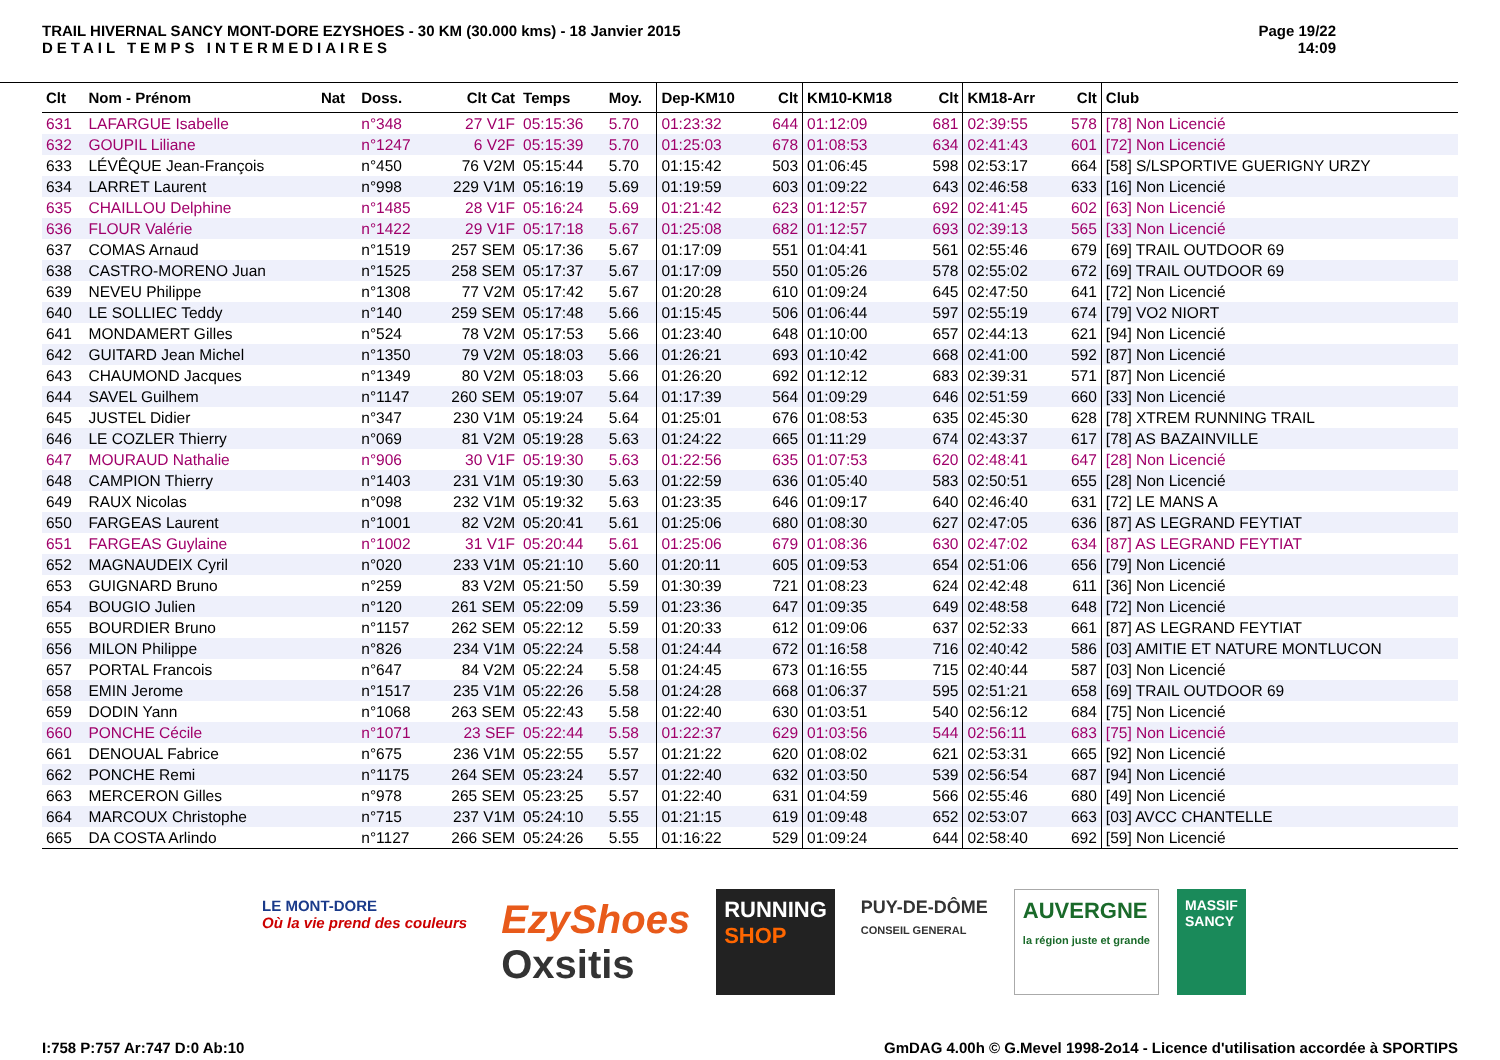TRAIL HIVERNAL SANCY MONT-DORE EZYSHOES - 30 KM (30.000 kms) - 18 Janvier 2015
DETAIL TEMPS INTERMEDIAIRES
Page 19/22
14:09
| Clt | Nom - Prénom | Nat | Doss. | Clt Cat | Temps | Moy. | Dep-KM10 | Clt | KM10-KM18 | Clt | KM18-Arr | Clt | Club |
| --- | --- | --- | --- | --- | --- | --- | --- | --- | --- | --- | --- | --- | --- |
| 631 | LAFARGUE Isabelle | | n°348 | 27 V1F | 05:15:36 | 5.70 | 01:23:32 | 644 | 01:12:09 | 681 | 02:39:55 | 578 | [78] Non Licencié |
| 632 | GOUPIL Liliane | | n°1247 | 6 V2F | 05:15:39 | 5.70 | 01:25:03 | 678 | 01:08:53 | 634 | 02:41:43 | 601 | [72] Non Licencié |
| 633 | LÉVÊQUE Jean-François | | n°450 | 76 V2M | 05:15:44 | 5.70 | 01:15:42 | 503 | 01:06:45 | 598 | 02:53:17 | 664 | [58] S/LSPORTIVE GUERIGNY URZY |
| 634 | LARRET Laurent | | n°998 | 229 V1M | 05:16:19 | 5.69 | 01:19:59 | 603 | 01:09:22 | 643 | 02:46:58 | 633 | [16] Non Licencié |
| 635 | CHAILLOU Delphine | | n°1485 | 28 V1F | 05:16:24 | 5.69 | 01:21:42 | 623 | 01:12:57 | 692 | 02:41:45 | 602 | [63] Non Licencié |
| 636 | FLOUR Valérie | | n°1422 | 29 V1F | 05:17:18 | 5.67 | 01:25:08 | 682 | 01:12:57 | 693 | 02:39:13 | 565 | [33] Non Licencié |
| 637 | COMAS Arnaud | | n°1519 | 257 SEM | 05:17:36 | 5.67 | 01:17:09 | 551 | 01:04:41 | 561 | 02:55:46 | 679 | [69] TRAIL OUTDOOR 69 |
| 638 | CASTRO-MORENO Juan | | n°1525 | 258 SEM | 05:17:37 | 5.67 | 01:17:09 | 550 | 01:05:26 | 578 | 02:55:02 | 672 | [69] TRAIL OUTDOOR 69 |
| 639 | NEVEU Philippe | | n°1308 | 77 V2M | 05:17:42 | 5.67 | 01:20:28 | 610 | 01:09:24 | 645 | 02:47:50 | 641 | [72] Non Licencié |
| 640 | LE SOLLIEC Teddy | | n°140 | 259 SEM | 05:17:48 | 5.66 | 01:15:45 | 506 | 01:06:44 | 597 | 02:55:19 | 674 | [79] VO2 NIORT |
| 641 | MONDAMERT Gilles | | n°524 | 78 V2M | 05:17:53 | 5.66 | 01:23:40 | 648 | 01:10:00 | 657 | 02:44:13 | 621 | [94] Non Licencié |
| 642 | GUITARD Jean Michel | | n°1350 | 79 V2M | 05:18:03 | 5.66 | 01:26:21 | 693 | 01:10:42 | 668 | 02:41:00 | 592 | [87] Non Licencié |
| 643 | CHAUMOND Jacques | | n°1349 | 80 V2M | 05:18:03 | 5.66 | 01:26:20 | 692 | 01:12:12 | 683 | 02:39:31 | 571 | [87] Non Licencié |
| 644 | SAVEL Guilhem | | n°1147 | 260 SEM | 05:19:07 | 5.64 | 01:17:39 | 564 | 01:09:29 | 646 | 02:51:59 | 660 | [33] Non Licencié |
| 645 | JUSTEL Didier | | n°347 | 230 V1M | 05:19:24 | 5.64 | 01:25:01 | 676 | 01:08:53 | 635 | 02:45:30 | 628 | [78] XTREM RUNNING TRAIL |
| 646 | LE COZLER Thierry | | n°069 | 81 V2M | 05:19:28 | 5.63 | 01:24:22 | 665 | 01:11:29 | 674 | 02:43:37 | 617 | [78] AS BAZAINVILLE |
| 647 | MOURAUD Nathalie | | n°906 | 30 V1F | 05:19:30 | 5.63 | 01:22:56 | 635 | 01:07:53 | 620 | 02:48:41 | 647 | [28] Non Licencié |
| 648 | CAMPION Thierry | | n°1403 | 231 V1M | 05:19:30 | 5.63 | 01:22:59 | 636 | 01:05:40 | 583 | 02:50:51 | 655 | [28] Non Licencié |
| 649 | RAUX Nicolas | | n°098 | 232 V1M | 05:19:32 | 5.63 | 01:23:35 | 646 | 01:09:17 | 640 | 02:46:40 | 631 | [72] LE MANS A |
| 650 | FARGEAS Laurent | | n°1001 | 82 V2M | 05:20:41 | 5.61 | 01:25:06 | 680 | 01:08:30 | 627 | 02:47:05 | 636 | [87] AS LEGRAND FEYTIAT |
| 651 | FARGEAS Guylaine | | n°1002 | 31 V1F | 05:20:44 | 5.61 | 01:25:06 | 679 | 01:08:36 | 630 | 02:47:02 | 634 | [87] AS LEGRAND FEYTIAT |
| 652 | MAGNAUDEIX Cyril | | n°020 | 233 V1M | 05:21:10 | 5.60 | 01:20:11 | 605 | 01:09:53 | 654 | 02:51:06 | 656 | [79] Non Licencié |
| 653 | GUIGNARD Bruno | | n°259 | 83 V2M | 05:21:50 | 5.59 | 01:30:39 | 721 | 01:08:23 | 624 | 02:42:48 | 611 | [36] Non Licencié |
| 654 | BOUGIO Julien | | n°120 | 261 SEM | 05:22:09 | 5.59 | 01:23:36 | 647 | 01:09:35 | 649 | 02:48:58 | 648 | [72] Non Licencié |
| 655 | BOURDIER Bruno | | n°1157 | 262 SEM | 05:22:12 | 5.59 | 01:20:33 | 612 | 01:09:06 | 637 | 02:52:33 | 661 | [87] AS LEGRAND FEYTIAT |
| 656 | MILON Philippe | | n°826 | 234 V1M | 05:22:24 | 5.58 | 01:24:44 | 672 | 01:16:58 | 716 | 02:40:42 | 586 | [03] AMITIE ET NATURE MONTLUCON |
| 657 | PORTAL Francois | | n°647 | 84 V2M | 05:22:24 | 5.58 | 01:24:45 | 673 | 01:16:55 | 715 | 02:40:44 | 587 | [03] Non Licencié |
| 658 | EMIN Jerome | | n°1517 | 235 V1M | 05:22:26 | 5.58 | 01:24:28 | 668 | 01:06:37 | 595 | 02:51:21 | 658 | [69] TRAIL OUTDOOR 69 |
| 659 | DODIN Yann | | n°1068 | 263 SEM | 05:22:43 | 5.58 | 01:22:40 | 630 | 01:03:51 | 540 | 02:56:12 | 684 | [75] Non Licencié |
| 660 | PONCHE Cécile | | n°1071 | 23 SEF | 05:22:44 | 5.58 | 01:22:37 | 629 | 01:03:56 | 544 | 02:56:11 | 683 | [75] Non Licencié |
| 661 | DENOUAL Fabrice | | n°675 | 236 V1M | 05:22:55 | 5.57 | 01:21:22 | 620 | 01:08:02 | 621 | 02:53:31 | 665 | [92] Non Licencié |
| 662 | PONCHE Remi | | n°1175 | 264 SEM | 05:23:24 | 5.57 | 01:22:40 | 632 | 01:03:50 | 539 | 02:56:54 | 687 | [94] Non Licencié |
| 663 | MERCERON Gilles | | n°978 | 265 SEM | 05:23:25 | 5.57 | 01:22:40 | 631 | 01:04:59 | 566 | 02:55:46 | 680 | [49] Non Licencié |
| 664 | MARCOUX Christophe | | n°715 | 237 V1M | 05:24:10 | 5.55 | 01:21:15 | 619 | 01:09:48 | 652 | 02:53:07 | 663 | [03] AVCC CHANTELLE |
| 665 | DA COSTA Arlindo | | n°1127 | 266 SEM | 05:24:26 | 5.55 | 01:16:22 | 529 | 01:09:24 | 644 | 02:58:40 | 692 | [59] Non Licencié |
LE MONT-DORE
Où la vie prend des couleurs
EzyShoes
Oxsitis
RUNNING
SHOP
PUY-DE-DÔME
CONSEIL GENERAL
AUVERGNE
la région juste et grande
MASSIF
SANCY
I:758 P:757 Ar:747 D:0 Ab:10 GmDAG 4.00h © G.Mevel 1998-2o14 - Licence d'utilisation accordée à SPORTIPS